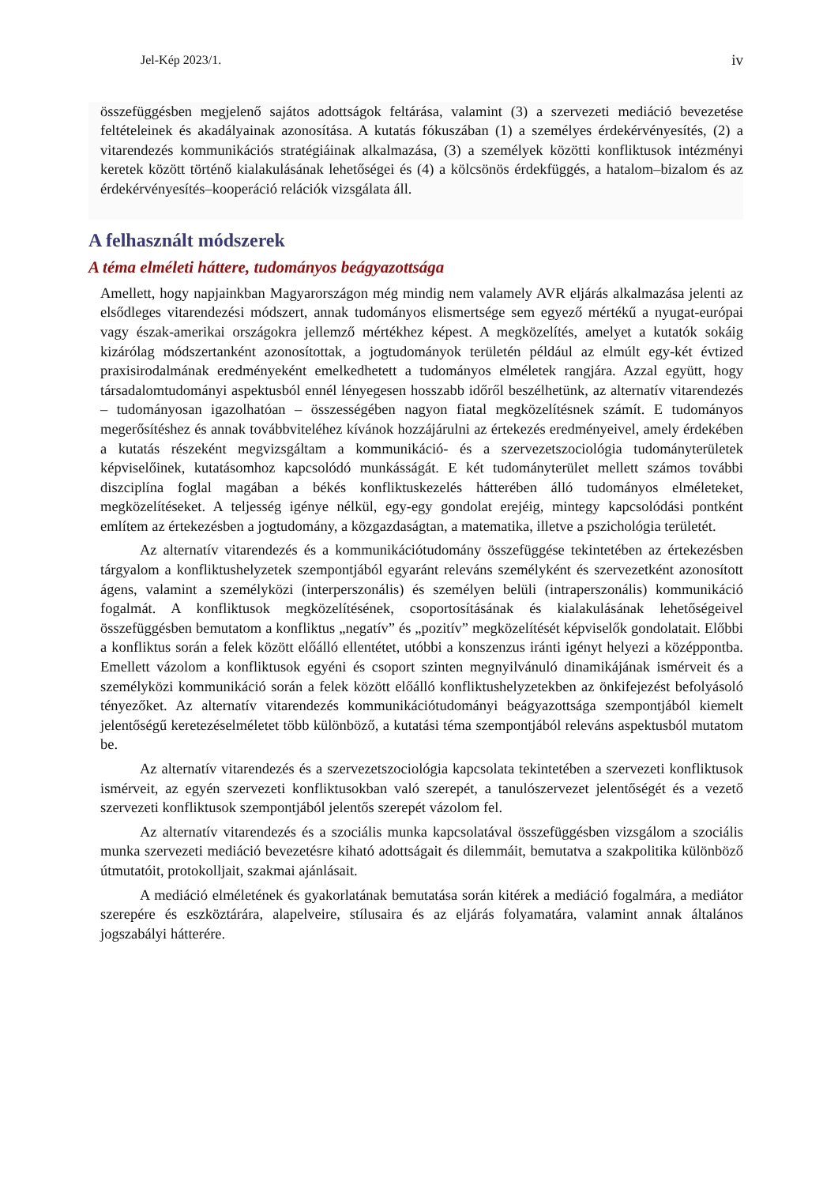Jel-Kép 2023/1. iv
összefüggésben megjelenő sajátos adottságok feltárása, valamint (3) a szervezeti mediáció bevezetése feltételeinek és akadályainak azonosítása. A kutatás fókuszában (1) a személyes érdekérvényesítés, (2) a vitarendezés kommunikációs stratégiáinak alkalmazása, (3) a személyek közötti konfliktusok intézményi keretek között történő kialakulásának lehetőségei és (4) a kölcsönös érdekfüggés, a hatalom–bizalom és az érdekérvényesítés–kooperáció relációk vizsgálata áll.
A felhasznált módszerek
A téma elméleti háttere, tudományos beágyazottsága
Amellett, hogy napjainkban Magyarországon még mindig nem valamely AVR eljárás alkalmazása jelenti az elsődleges vitarendezési módszert, annak tudományos elismertsége sem egyező mértékű a nyugat-európai vagy észak-amerikai országokra jellemző mértékhez képest. A megközelítés, amelyet a kutatók sokáig kizárólag módszertanként azonosítottak, a jogtudományok területén például az elmúlt egy-két évtized praxisirodalmának eredményeként emelkedhetett a tudományos elméletek rangjára. Azzal együtt, hogy társadalomtudományi aspektusból ennél lényegesen hosszabb időről beszélhetünk, az alternatív vitarendezés – tudományosan igazolhatóan – összességében nagyon fiatal megközelítésnek számít. E tudományos megerősítéshez és annak továbbviteléhez kívánok hozzájárulni az értekezés eredményeivel, amely érdekében a kutatás részeként megvizsgáltam a kommunikáció- és a szervezetszociológia tudományterületek képviselőinek, kutatásomhoz kapcsolódó munkásságát. E két tudományterület mellett számos további diszciplína foglal magában a békés konfliktuskezelés hátterében álló tudományos elméleteket, megközelítéseket. A teljesség igénye nélkül, egy-egy gondolat erejéig, mintegy kapcsolódási pontként említem az értekezésben a jogtudomány, a közgazdaságtan, a matematika, illetve a pszichológia területét.
Az alternatív vitarendezés és a kommunikációtudomány összefüggése tekintetében az értekezésben tárgyalom a konfliktushelyzetek szempontjából egyaránt releváns személyként és szervezetként azonosított ágens, valamint a személyközi (interperszonális) és személyen belüli (intraperszonális) kommunikáció fogalmát. A konfliktusok megközelítésének, csoportosításának és kialakulásának lehetőségeivel összefüggésben bemutatom a konfliktus „negatív” és „pozitív” megközelítését képviselők gondolatait. Előbbi a konfliktus során a felek között előálló ellentétet, utóbbi a konszenzus iránti igényt helyezi a középpontba. Emellett vázolom a konfliktusok egyéni és csoport szinten megnyilvánuló dinamikájának ismérveit és a személyközi kommunikáció során a felek között előálló konfliktushelyzetekben az önkifejezést befolyásoló tényezőket. Az alternatív vitarendezés kommunikációtudományi beágyazottsága szempontjából kiemelt jelentőségű keretezéselméletet több különböző, a kutatási téma szempontjából releváns aspektusból mutatom be.
Az alternatív vitarendezés és a szervezetszociológia kapcsolata tekintetében a szervezeti konfliktusok ismérveit, az egyén szervezeti konfliktusokban való szerepét, a tanulószervezet jelentőségét és a vezető szervezeti konfliktusok szempontjából jelentős szerepét vázolom fel.
Az alternatív vitarendezés és a szociális munka kapcsolatával összefüggésben vizsgálom a szociális munka szervezeti mediáció bevezetésre kiható adottságait és dilemmáit, bemutatva a szakpolitika különböző útmutatóit, protokolljait, szakmai ajánlásait.
A mediáció elméletének és gyakorlatának bemutatása során kitérek a mediáció fogalmára, a mediátor szerepére és eszköztárára, alapelveire, stílusaira és az eljárás folyamatára, valamint annak általános jogszabályi hátterére.